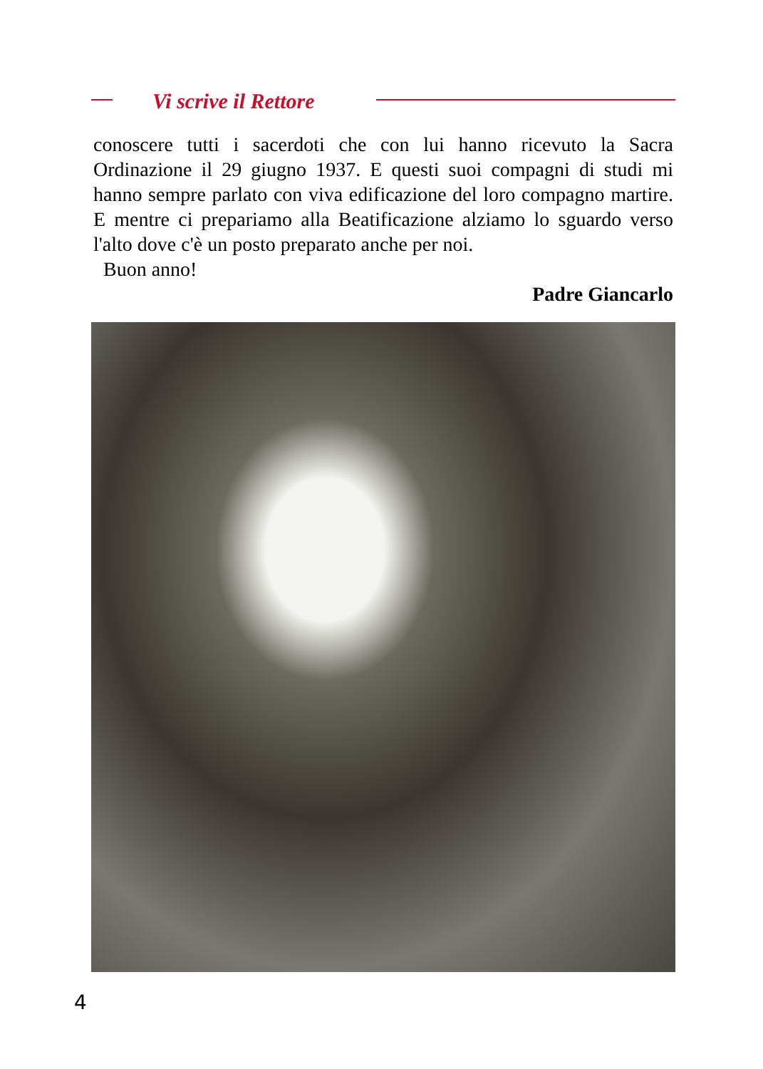Vi scrive il Rettore
conoscere tutti i sacerdoti che con lui hanno ricevuto la Sacra Ordinazione il 29 giugno 1937. E questi suoi compagni di studi mi hanno sempre parlato con viva edificazione del loro compagno martire. E mentre ci prepariamo alla Beatificazione alziamo lo sguardo verso l'alto dove c'è un posto preparato anche per noi.
Buon anno!
Padre Giancarlo
4